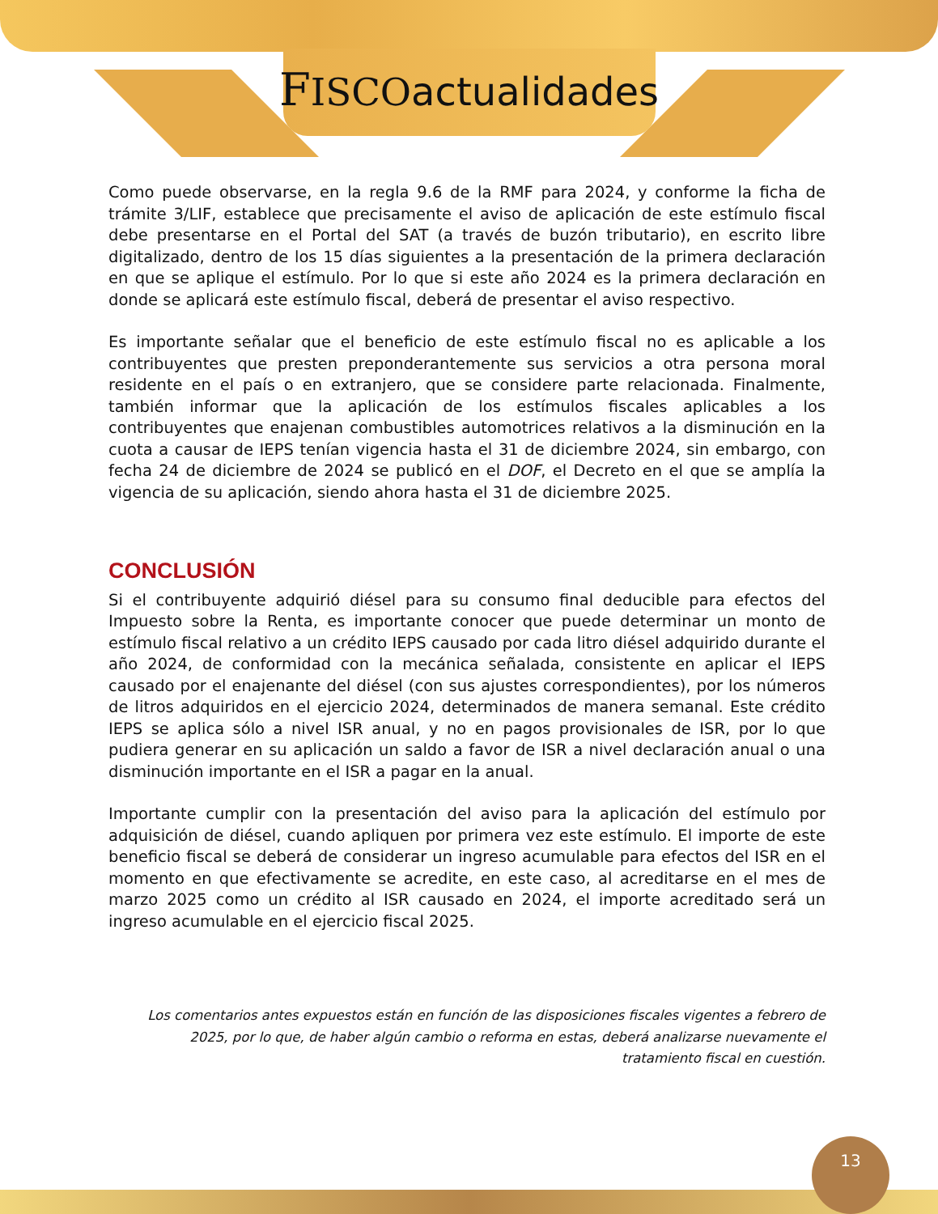FISCO actualidades
Como puede observarse, en la regla 9.6 de la RMF para 2024, y conforme la ficha de trámite 3/LIF, establece que precisamente el aviso de aplicación de este estímulo fiscal debe presentarse en el Portal del SAT (a través de buzón tributario), en escrito libre digitalizado, dentro de los 15 días siguientes a la presentación de la primera declaración en que se aplique el estímulo. Por lo que si este año 2024 es la primera declaración en donde se aplicará este estímulo fiscal, deberá de presentar el aviso respectivo.
Es importante señalar que el beneficio de este estímulo fiscal no es aplicable a los contribuyentes que presten preponderantemente sus servicios a otra persona moral residente en el país o en extranjero, que se considere parte relacionada. Finalmente, también informar que la aplicación de los estímulos fiscales aplicables a los contribuyentes que enajenan combustibles automotrices relativos a la disminución en la cuota a causar de IEPS tenían vigencia hasta el 31 de diciembre 2024, sin embargo, con fecha 24 de diciembre de 2024 se publicó en el DOF, el Decreto en el que se amplía la vigencia de su aplicación, siendo ahora hasta el 31 de diciembre 2025.
CONCLUSIÓN
Si el contribuyente adquirió diésel para su consumo final deducible para efectos del Impuesto sobre la Renta, es importante conocer que puede determinar un monto de estímulo fiscal relativo a un crédito IEPS causado por cada litro diésel adquirido durante el año 2024, de conformidad con la mecánica señalada, consistente en aplicar el IEPS causado por el enajenante del diésel (con sus ajustes correspondientes), por los números de litros adquiridos en el ejercicio 2024, determinados de manera semanal. Este crédito IEPS se aplica sólo a nivel ISR anual, y no en pagos provisionales de ISR, por lo que pudiera generar en su aplicación un saldo a favor de ISR a nivel declaración anual o una disminución importante en el ISR a pagar en la anual.
Importante cumplir con la presentación del aviso para la aplicación del estímulo por adquisición de diésel, cuando apliquen por primera vez este estímulo. El importe de este beneficio fiscal se deberá de considerar un ingreso acumulable para efectos del ISR en el momento en que efectivamente se acredite, en este caso, al acreditarse en el mes de marzo 2025 como un crédito al ISR causado en 2024, el importe acreditado será un ingreso acumulable en el ejercicio fiscal 2025.
Los comentarios antes expuestos están en función de las disposiciones fiscales vigentes a febrero de 2025, por lo que, de haber algún cambio o reforma en estas, deberá analizarse nuevamente el tratamiento fiscal en cuestión.
13